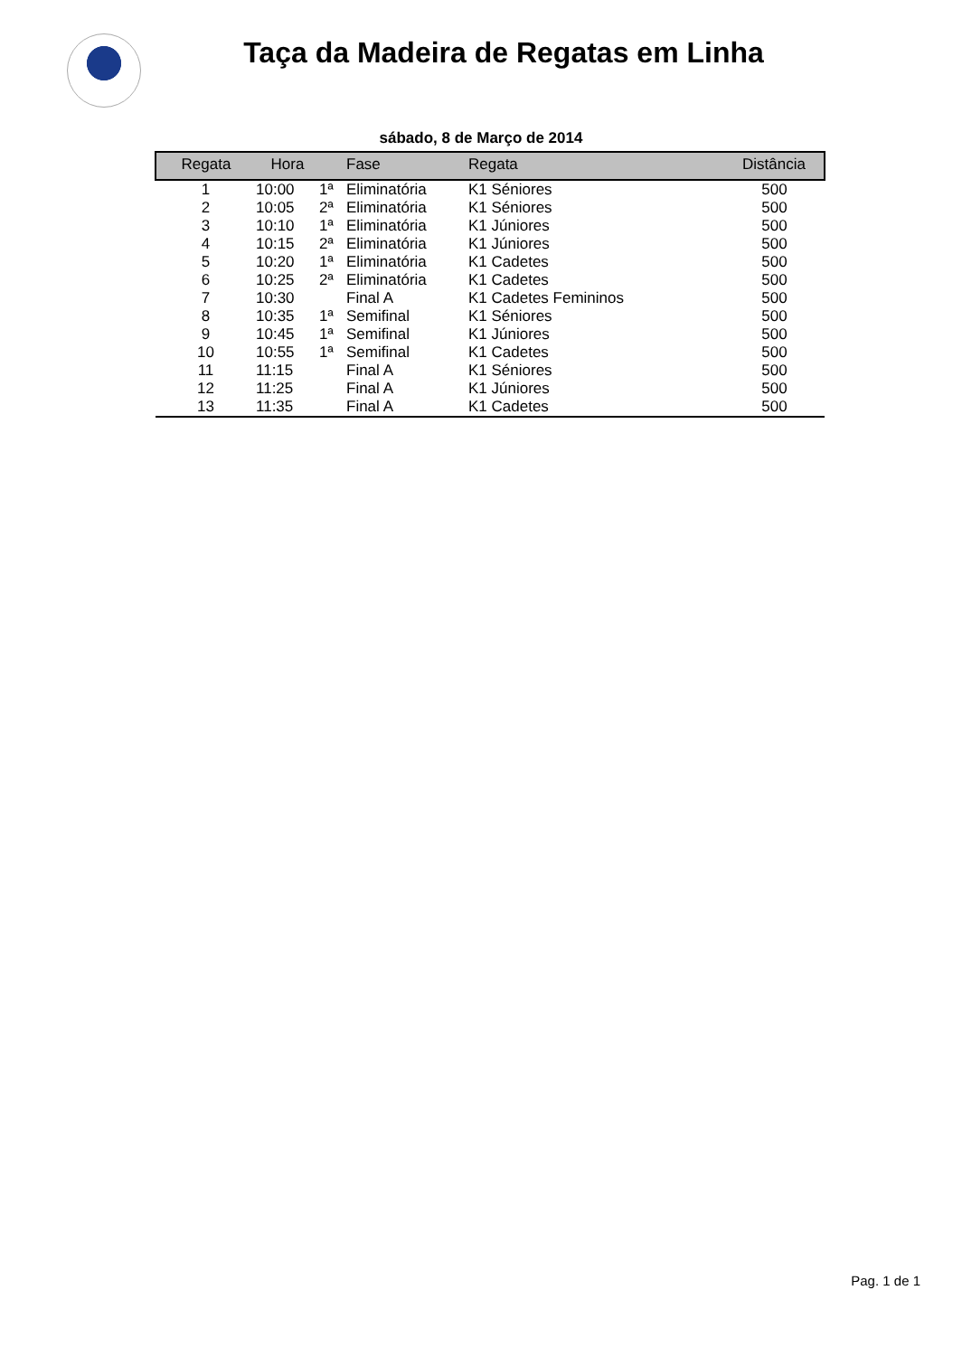Taça da Madeira de Regatas em Linha
sábado, 8 de Março de 2014
| Regata | Hora | | Fase | Regata | Distância |
| --- | --- | --- | --- | --- | --- |
| 1 | 10:00 | 1ª | Eliminatória | K1 Séniores | 500 |
| 2 | 10:05 | 2ª | Eliminatória | K1 Séniores | 500 |
| 3 | 10:10 | 1ª | Eliminatória | K1 Júniores | 500 |
| 4 | 10:15 | 2ª | Eliminatória | K1 Júniores | 500 |
| 5 | 10:20 | 1ª | Eliminatória | K1 Cadetes | 500 |
| 6 | 10:25 | 2ª | Eliminatória | K1 Cadetes | 500 |
| 7 | 10:30 | | Final A | K1 Cadetes Femininos | 500 |
| 8 | 10:35 | 1ª | Semifinal | K1 Séniores | 500 |
| 9 | 10:45 | 1ª | Semifinal | K1 Júniores | 500 |
| 10 | 10:55 | 1ª | Semifinal | K1 Cadetes | 500 |
| 11 | 11:15 | | Final A | K1 Séniores | 500 |
| 12 | 11:25 | | Final A | K1 Júniores | 500 |
| 13 | 11:35 | | Final A | K1 Cadetes | 500 |
Pag. 1 de 1